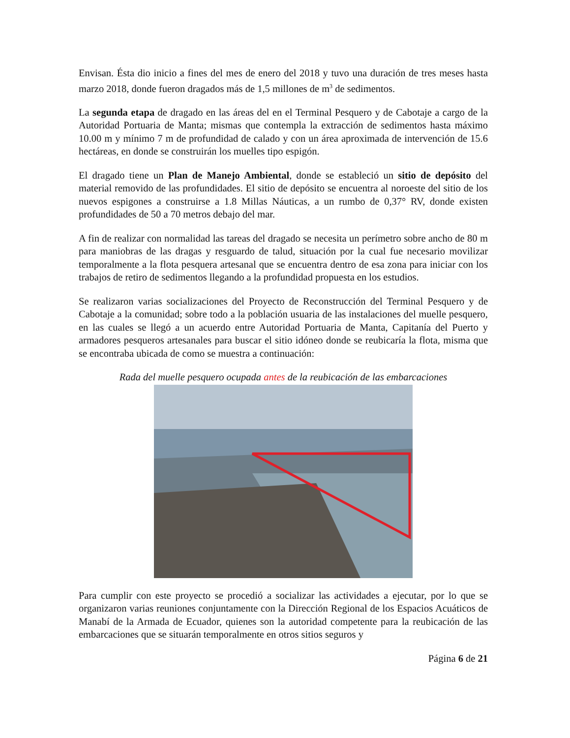Envisan. Ésta dio inicio a fines del mes de enero del 2018 y tuvo una duración de tres meses hasta marzo 2018, donde fueron dragados más de 1,5 millones de m<sup>3</sup> de sedimentos.
La segunda etapa de dragado en las áreas del en el Terminal Pesquero y de Cabotaje a cargo de la Autoridad Portuaria de Manta; mismas que contempla la extracción de sedimentos hasta máximo 10.00 m y mínimo 7 m de profundidad de calado y con un área aproximada de intervención de 15.6 hectáreas, en donde se construirán los muelles tipo espigón.
El dragado tiene un Plan de Manejo Ambiental, donde se estableció un sitio de depósito del material removido de las profundidades. El sitio de depósito se encuentra al noroeste del sitio de los nuevos espigones a construirse a 1.8 Millas Náuticas, a un rumbo de 0,37° RV, donde existen profundidades de 50 a 70 metros debajo del mar.
A fin de realizar con normalidad las tareas del dragado se necesita un perímetro sobre ancho de 80 m para maniobras de las dragas y resguardo de talud, situación por la cual fue necesario movilizar temporalmente a la flota pesquera artesanal que se encuentra dentro de esa zona para iniciar con los trabajos de retiro de sedimentos llegando a la profundidad propuesta en los estudios.
Se realizaron varias socializaciones del Proyecto de Reconstrucción del Terminal Pesquero y de Cabotaje a la comunidad; sobre todo a la población usuaria de las instalaciones del muelle pesquero, en las cuales se llegó a un acuerdo entre Autoridad Portuaria de Manta, Capitanía del Puerto y armadores pesqueros artesanales para buscar el sitio idóneo donde se reubicaría la flota, misma que se encontraba ubicada de como se muestra a continuación:
Rada del muelle pesquero ocupada antes de la reubicación de las embarcaciones
Para cumplir con este proyecto se procedió a socializar las actividades a ejecutar, por lo que se organizaron varias reuniones conjuntamente con la Dirección Regional de los Espacios Acuáticos de Manabí de la Armada de Ecuador, quienes son la autoridad competente para la reubicación de las embarcaciones que se situarán temporalmente en otros sitios seguros y
Página 6 de 21